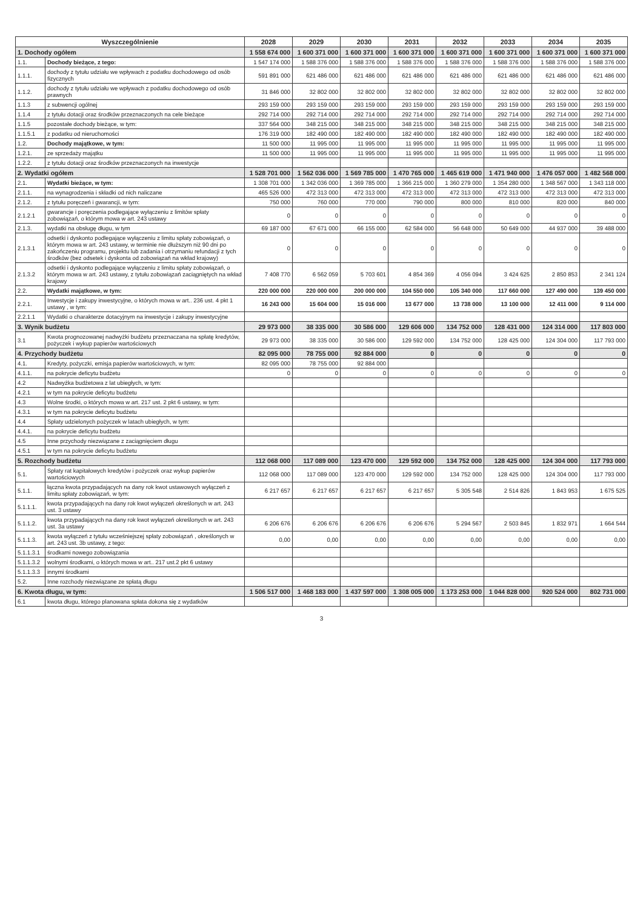| Wyszczególnienie | | 2028 | 2029 | 2030 | 2031 | 2032 | 2033 | 2034 | 2035 |
| --- | --- | --- | --- | --- | --- | --- | --- | --- | --- |
| 1. Dochody ogółem | | 1 558 674 000 | 1 600 371 000 | 1 600 371 000 | 1 600 371 000 | 1 600 371 000 | 1 600 371 000 | 1 600 371 000 | 1 600 371 000 |
| 1.1. | Dochody bieżące, z tego: | 1 547 174 000 | 1 588 376 000 | 1 588 376 000 | 1 588 376 000 | 1 588 376 000 | 1 588 376 000 | 1 588 376 000 | 1 588 376 000 |
| 1.1.1. | dochody z tytułu udziału we wpływach z podatku dochodowego od osób fizycznych | 591 891 000 | 621 486 000 | 621 486 000 | 621 486 000 | 621 486 000 | 621 486 000 | 621 486 000 | 621 486 000 |
| 1.1.2. | dochody z tytułu udziału we wpływach z podatku dochodowego od osób prawnych | 31 846 000 | 32 802 000 | 32 802 000 | 32 802 000 | 32 802 000 | 32 802 000 | 32 802 000 | 32 802 000 |
| 1.1.3 | z subwencji ogólnej | 293 159 000 | 293 159 000 | 293 159 000 | 293 159 000 | 293 159 000 | 293 159 000 | 293 159 000 | 293 159 000 |
| 1.1.4 | z tytułu dotacji oraz środków przeznaczonych na cele bieżące | 292 714 000 | 292 714 000 | 292 714 000 | 292 714 000 | 292 714 000 | 292 714 000 | 292 714 000 | 292 714 000 |
| 1.1.5 | pozostałe dochody bieżące, w tym: | 337 564 000 | 348 215 000 | 348 215 000 | 348 215 000 | 348 215 000 | 348 215 000 | 348 215 000 | 348 215 000 |
| 1.1.5.1 | z podatku od nieruchomości | 176 319 000 | 182 490 000 | 182 490 000 | 182 490 000 | 182 490 000 | 182 490 000 | 182 490 000 | 182 490 000 |
| 1.2. | Dochody majątkowe, w tym: | 11 500 000 | 11 995 000 | 11 995 000 | 11 995 000 | 11 995 000 | 11 995 000 | 11 995 000 | 11 995 000 |
| 1.2.1. | ze sprzedaży majątku | 11 500 000 | 11 995 000 | 11 995 000 | 11 995 000 | 11 995 000 | 11 995 000 | 11 995 000 | 11 995 000 |
| 1.2.2. | z tytułu dotacji oraz środków przeznaczonych na inwestycje | | | | | | | | |
| 2. Wydatki ogółem | | 1 528 701 000 | 1 562 036 000 | 1 569 785 000 | 1 470 765 000 | 1 465 619 000 | 1 471 940 000 | 1 476 057 000 | 1 482 568 000 |
| 2.1. | Wydatki bieżące, w tym: | 1 308 701 000 | 1 342 036 000 | 1 369 785 000 | 1 366 215 000 | 1 360 279 000 | 1 354 280 000 | 1 348 567 000 | 1 343 118 000 |
| 2.1.1. | na wynagrodzenia i składki od nich naliczane | 465 526 000 | 472 313 000 | 472 313 000 | 472 313 000 | 472 313 000 | 472 313 000 | 472 313 000 | 472 313 000 |
| 2.1.2. | z tytułu poręczeń i gwarancji, w tym: | 750 000 | 760 000 | 770 000 | 790 000 | 800 000 | 810 000 | 820 000 | 840 000 |
| 2.1.2.1 | gwarancje i poręczenia podlegające wyłączeniu z limitów spłaty zobowiązań, o którym mowa w art. 243 ustawy | 0 | 0 | 0 | 0 | 0 | 0 | 0 | 0 |
| 2.1.3. | wydatki na obsługę długu, w tym | 69 187 000 | 67 671 000 | 66 155 000 | 62 584 000 | 56 648 000 | 50 649 000 | 44 937 000 | 39 488 000 |
| 2.1.3.1 | odsetki i dyskonto podlegające wyłączeniu z limitu spłaty zobowiązań, o którym mowa w art. 243 ustawy, w terminie nie dłuższym niż 90 dni po zakończeniu programu, projektu lub zadania i otrzymaniu refundacji z tych środków (bez odsetek i dyskonta od zobowiązań na wkład krajowy) | 0 | 0 | 0 | 0 | 0 | 0 | 0 | 0 |
| 2.1.3.2 | odsetki i dyskonto podlegające wyłączeniu z limitu spłaty zobowiązań, o którym mowa w art. 243 ustawy, z tytułu zobowiązań zaciągniętych na wkład krajowy | 7 408 770 | 6 562 059 | 5 703 601 | 4 854 369 | 4 056 094 | 3 424 625 | 2 850 853 | 2 341 124 |
| 2.2. | Wydatki majątkowe, w tym: | 220 000 000 | 220 000 000 | 200 000 000 | 104 550 000 | 105 340 000 | 117 660 000 | 127 490 000 | 139 450 000 |
| 2.2.1. | Inwestycje i zakupy inwestycyjne, o których mowa w art.. 236 ust. 4 pkt 1 ustawy , w tym: | 16 243 000 | 15 604 000 | 15 016 000 | 13 677 000 | 13 738 000 | 13 100 000 | 12 411 000 | 9 114 000 |
| 2.2.1.1 | Wydatki o charakterze dotacyjnym na inwestycje i zakupy inwestycyjne | | | | | | | | |
| 3. Wynik budżetu | | 29 973 000 | 38 335 000 | 30 586 000 | 129 606 000 | 134 752 000 | 128 431 000 | 124 314 000 | 117 803 000 |
| 3.1 | Kwota prognozowanej nadwyżki budżetu przeznaczana na spłatę kredytów, pożyczek i wykup papierów wartościowych | 29 973 000 | 38 335 000 | 30 586 000 | 129 592 000 | 134 752 000 | 128 425 000 | 124 304 000 | 117 793 000 |
| 4. Przychody budżetu | | 82 095 000 | 78 755 000 | 92 884 000 | 0 | 0 | 0 | 0 | 0 |
| 4.1. | Kredyty, pożyczki, emisja papierów wartościowych, w tym: | 82 095 000 | 78 755 000 | 92 884 000 | | | | | |
| 4.1.1. | na pokrycie deficytu budżetu | 0 | 0 | 0 | 0 | 0 | 0 | 0 | 0 |
| 4.2 | Nadwyżka budżetowa z lat ubiegłych, w tym: | | | | | | | | |
| 4.2.1 | w tym na pokrycie deficytu budżetu | | | | | | | | |
| 4.3 | Wolne środki, o których mowa w art. 217 ust. 2 pkt 6 ustawy, w tym: | | | | | | | | |
| 4.3.1 | w tym na pokrycie deficytu budżetu | | | | | | | | |
| 4.4 | Spłaty udzielonych pożyczek w latach ubiegłych, w tym: | | | | | | | | |
| 4.4.1. | na pokrycie deficytu budżetu | | | | | | | | |
| 4.5 | Inne przychody niezwiązane z zaciągnięciem długu | | | | | | | | |
| 4.5.1 | w tym na pokrycie deficytu budżetu | | | | | | | | |
| 5. Rozchody budżetu | | 112 068 000 | 117 089 000 | 123 470 000 | 129 592 000 | 134 752 000 | 128 425 000 | 124 304 000 | 117 793 000 |
| 5.1. | Spłaty rat kapitałowych kredytów i pożyczek oraz wykup papierów wartościowych | 112 068 000 | 117 089 000 | 123 470 000 | 129 592 000 | 134 752 000 | 128 425 000 | 124 304 000 | 117 793 000 |
| 5.1.1. | łączna kwota przypadających na dany rok kwot ustawowych wyłączeń z limitu spłaty zobowiązań, w tym: | 6 217 657 | 6 217 657 | 6 217 657 | 6 217 657 | 5 305 548 | 2 514 826 | 1 843 953 | 1 675 525 |
| 5.1.1.1. | kwota przypadających na dany rok kwot wyłączeń określonych w art. 243 ust. 3 ustawy | | | | | | | | |
| 5.1.1.2. | kwota przypadających na dany rok kwot wyłączeń określonych w art. 243 ust. 3a ustawy | 6 206 676 | 6 206 676 | 6 206 676 | 6 206 676 | 5 294 567 | 2 503 845 | 1 832 971 | 1 664 544 |
| 5.1.1.3. | kwota wyłączeń z tytułu wcześniejszej spłaty zobowiązań , określonych w art. 243 ust. 3b ustawy, z tego: | 0,00 | 0,00 | 0,00 | 0,00 | 0,00 | 0,00 | 0,00 | 0,00 |
| 5.1.1.3.1 | środkami nowego zobowiązania | | | | | | | | |
| 5.1.1.3.2 | wolnymi środkami, o których mowa w art.. 217 ust.2 pkt 6 ustawy | | | | | | | | |
| 5.1.1.3.3 | innymi środkami | | | | | | | | |
| 5.2. | Inne rozchody niezwiązane ze spłatą długu | | | | | | | | |
| 6. Kwota długu, w tym: | | 1 506 517 000 | 1 468 183 000 | 1 437 597 000 | 1 308 005 000 | 1 173 253 000 | 1 044 828 000 | 920 524 000 | 802 731 000 |
| 6.1 | kwota długu, którego planowana spłata dokona się z wydatków | | | | | | | | |
3